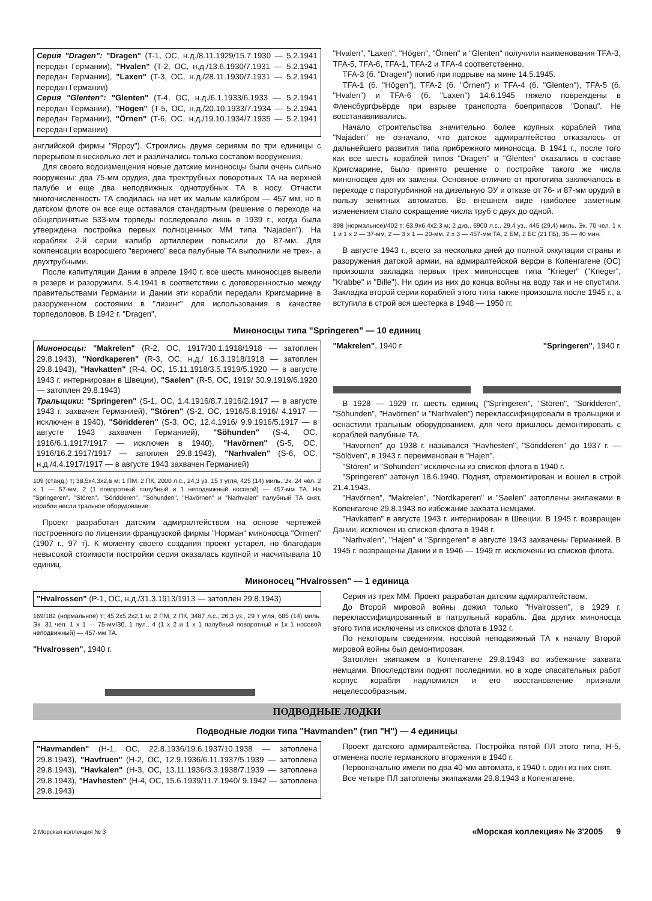Серия "Dragen": "Dragen" (T-1, ОС, н.д./8.11.1929/15.7.1930 — 5.2.1941 передан Германии), "Hvalen" (T-2, ОС, н.д./13.6.1930/7.1931 — 5.2.1941 передан Германии), "Laxen" (T-3, ОС, н.д./28.11.1930/7.1931 — 5.2.1941 передан Германии)
Серия "Glenten": "Glenten" (T-4, ОС, н.д./6.1.1933/6.1933 — 5.2.1941 передан Германии), "Högen" (T-5, ОС, н.д./20.10.1933/7.1934 — 5.2.1941 передан Германии), "Örnen" (T-6, ОС, н.д./19.10.1934/7.1935 — 5.2.1941 передан Германии)
английской фирмы "Ярроу"). Строились двумя сериями по три единицы с перерывом в несколько лет и различались только составом вооружения.
Для своего водоизмещения новые датские миноносцы были очень сильно вооружены: два 75-мм орудия, два трехтрубных поворотных ТА на верхней палубе и еще два неподвижных однотрубных ТА в носу. Отчасти многочисленность ТА сводилась на нет их малым калибром — 457 мм, но в датском флоте он все еще оставался стандартным (решение о переходе на общепринятые 533-мм торпеды последовало лишь в 1939 г., когда была утверждена постройка первых полноценных ММ типа "Najaden"). На кораблях 2-й серии калибр артиллерии повысили до 87-мм. Для компенсации возросшего "верхнего" веса палубные ТА выполнили не трех-, а двухтрубными.
После капитуляции Дании в апреле 1940 г. все шесть миноносцев вывели в резерв и разоружили. 5.4.1941 в соответствии с договоренностью между правительствами Германии и Дании эти корабли передали Кригсмарине в разоруженном состоянии в "лизинг" для использования в качестве торпедоловов. В 1942 г. "Dragen",
"Hvalen", "Laxen", "Högen", "Örnen" и "Glenten" получили наименования TFA-3, TFA-5, TFA-6, TFA-1, TFA-2 и TFA-4 соответственно.
TFA-3 (б. "Dragen") погиб при подрыве на мине 14.5.1945.
TFA-1 (б. "Högen"), TFA-2 (б. "Örnen") и TFA-4 (б. "Glenten"), TFA-5 (б. "Hvalen") и TFA-6 (б. "Laxen") 14.6.1945 тяжело повреждены в Фленсбургфьёрде при взрыве транспорта боеприпасов "Donau". Не восстанавливались.
Начало строительства значительно более крупных кораблей типа "Najaden" не означало, что датское адмиралтейство отказалось от дальнейшего развития типа прибрежного миноносца. В 1941 г., после того как все шесть кораблей типов "Dragen" и "Glenten" оказались в составе Кригсмарине, было принято решение о постройке такого же числа миноносцев для их замены. Основное отличие от прототипа заключалось в переходе с паротурбинной на дизельную ЭУ и отказе от 76- и 87-мм орудий в пользу зенитных автоматов. Во внешнем виде наиболее заметным изменением стало сокращение числа труб с двух до одной.
398 (нормальное)/402 т; 63,9x6,4x2,3 м; 2 диз., 6900 л.с., 29,4 уз., 445 (29,4) миль. Эк. 70 чел. 1 x 1 и 1 x 2 — 37-мм, 2 — 3 x 1 — 20-мм, 2 x 3 — 457-мм ТА, 2 БМ, 2 БС (21 ГБ), 35 — 40 мин.
В августе 1943 г., всего за несколько дней до полной оккупации страны и разоружения датской армии, на адмиралтейской верфи в Копенгагене (ОС) произошла закладка первых трех миноносцев типа "Krieger" ("Krieger", "Krabbe" и "Bille"). Ни один из них до конца войны на воду так и не спустили. Закладка второй серии кораблей этого типа также произошла после 1945 г., а вступила в строй вся шестерка в 1948 — 1950 гг.
Миноносцы типа "Springeren" — 10 единиц
Миноносцы: "Makrelen" (R-2, ОС, 1917/30.1.1918/1918 — затоплен 29.8.1943), "Nordkaperen" (R-3, ОС, н.д./ 16.3.1918/1918 — затоплен 29.8.1943), "Havkatten" (R-4, ОС, 15.11.1918/3.5.1919/5.1920 — в августе 1943 г. интернирован в Швеции), "Saelen" (R-5, ОС, 1919/ 30.9.1919/6.1920 — затоплен 29.8.1943)
Тральщики: "Springeren" (S-1, ОС, 1.4.1916/8.7.1916/2.1917 — в августе 1943 г. захвачен Германией), "Stören" (S-2, ОС, 1916/5.8.1916/ 4.1917 — исключен в 1940), "Söridderen" (S-3, ОС, 12.4.1916/ 9.9.1916/5.1917 — в августе 1943 захвачен Германией), "Söhunden" (S-4, ОС, 1916/6.1.1917/1917 — исключен в 1940), "Havörnen" (S-5, ОС, 1916/16.2.1917/1917 — затоплен 29.8.1943), "Narhvalen" (S-6, ОС, н.д./4.4.1917/1917 — в августе 1943 захвачен Германией)
109 (станд.) т; 38,5x4,3x2,6 м; 1 ПМ, 2 ПК, 2000 л.с., 24,3 уз. 15 т угля, 425 (14) миль. Эк. 24 чел. 2 x 1 — 57-мм, 2 (1 поворотный палубный и 1 неподвижный носовой) — 457-мм ТА. На "Springeren", "Stören", "Söridderen", "Söhunden", "Havörnen" и "Narhvalen" палубный ТА снят, корабли несли тральное оборудование.
Проект разработан датским адмиралтейством на основе чертежей построенного по лицензии французской фирмы "Норман" миноносца "Ormen"(1907 г., 97 т). К моменту своего создания проект устарел, но благодаря невысокой стоимости постройки серия оказалась крупной и насчитывала 10 единиц.
"Makrelen", 1940 г. "Springeren", 1940 г.
В 1928 — 1929 гг. шесть единиц ("Springeren", "Stören", "Söridderen", "Söhunden", "Havörnen" и "Narhvalen") переклассифицировали в тральщики и оснастили тральным оборудованием, для чего пришлось демонтировать с кораблей палубные ТА.
"Havornen" до 1938 г. назывался "Havhesten", "Söridderen" до 1937 г. — "Sölöven", в 1943 г. переименован в "Hajen".
"Stören" и "Söhunden" исключены из списков флота в 1940 г.
"Springeren" затонул 18.6.1940. Поднят, отремонтирован и вошел в строй 21.4.1943.
"Havörnen", "Makrelen", "Nordkaperen" и "Saelen" затоплены экипажами в Копенгагене 29.8.1943 во избежание захвата немцами.
"Havkatten" в августе 1943 г. интернирован в Швеции. В 1945 г. возвращен Дании, исключен из списков флота в 1948 г.
"Narhvalen", "Hajen" и "Springeren" в августе 1943 захвачены Германией. В 1945 г. возвращены Дании и в 1946 — 1949 гг. исключены из списков флота.
Миноносец "Hvalrossen" — 1 единица
"Hvalrossen" (P-1, ОС, н.д./31.3.1913/1913 — затоплен 29.8.1943)
169/182 (нормальное) т; 45,2x5,2x2,1 м; 2 ПМ, 2 ПК, 3487 л.с., 26,3 уз., 29 т угля, 685 (14) миль. Эк. 31 чел. 1 x 1 — 75-мм/30, 1 пул., 4 (1 x 2 и 1 x 1 палубный поворотный и 1x 1 носовой неподвижный) — 457-мм ТА.
"Hvalrossen", 1940 г.
Серия из трех ММ. Проект разработан датским адмиралтейством.
До Второй мировой войны дожил только "Hvalrossen", в 1929 г. переклассифицированный в патрульный корабль. Два других миноносца этого типа исключены из списков флота в 1932 г.
По некоторым сведениям, носовой неподвижный ТА к началу Второй мировой войны был демонтирован.
Затоплен экипажем в Копенгагене 29.8.1943 во избежание захвата немцами. Впоследствии поднят последними, но в ходе спасательных работ корпус корабля надломился и его восстановление признали нецелесообразным.
ПОДВОДНЫЕ ЛОДКИ
Подводные лодки типа "Havmanden" (тип "H") — 4 единицы
"Havmanden" (H-1, ОС, 22.8.1936/19.6.1937/10.1938 — затоплена 29.8.1943), "Havfruen" (H-2, ОС, 12.9.1936/6.11.1937/5.1939 — затоплена 29.8.1943), "Havkalen" (H-3, ОС, 13.11.1936/3.3.1938/7.1939 — затоплена 29.8.1943), "Havhesten" (H-4, ОС, 15.6.1939/11.7.1940/ 9.1942 — затоплена 29.8.1943)
Проект датского адмиралтейства. Постройка пятой ПЛ этого типа, H-5, отменена после германского вторжения в 1940 г.
Первоначально имели по два 40-мм автомата, к 1940 г. один из них снят.
Все четыре ПЛ затоплены экипажами 29.8.1943 в Копенгагене.
2 Морская коллекция № 3 «Морская коллекция» № 3'2005 9